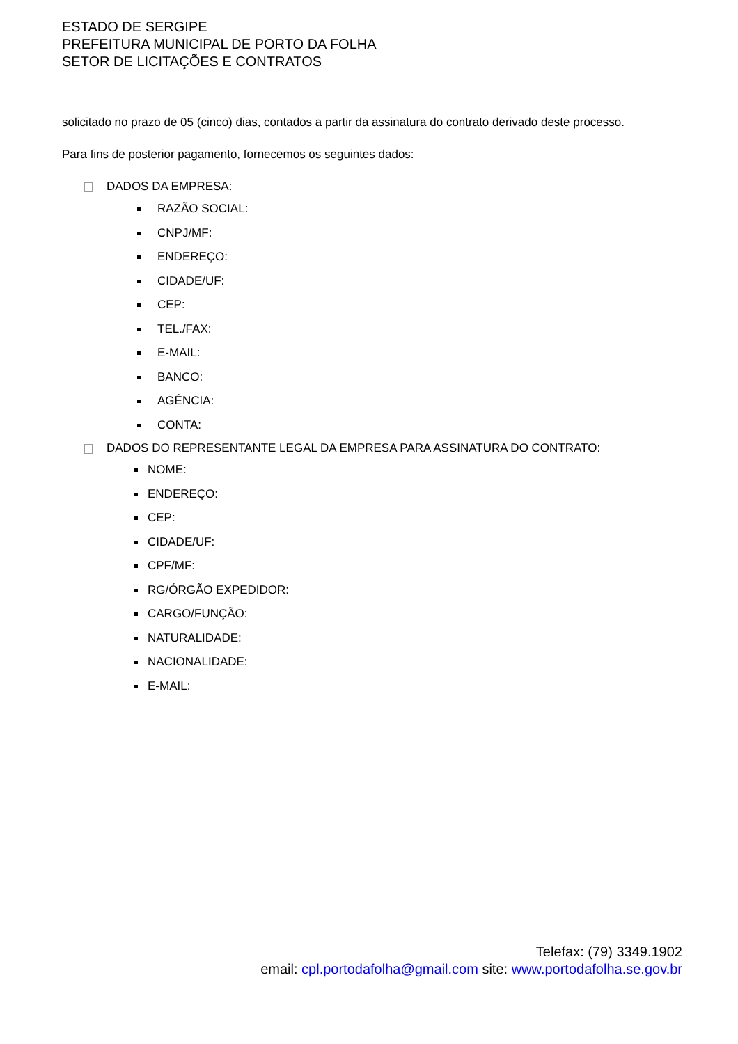ESTADO DE SERGIPE
PREFEITURA MUNICIPAL DE PORTO DA FOLHA
SETOR DE LICITAÇÕES E CONTRATOS
solicitado no prazo de 05 (cinco) dias, contados a partir da assinatura do contrato derivado deste processo.
Para fins de posterior pagamento, fornecemos os seguintes dados:
DADOS DA EMPRESA:
RAZÃO SOCIAL:
CNPJ/MF:
ENDEREÇO:
CIDADE/UF:
CEP:
TEL./FAX:
E-MAIL:
BANCO:
AGÊNCIA:
CONTA:
DADOS DO REPRESENTANTE LEGAL DA EMPRESA PARA ASSINATURA DO CONTRATO:
NOME:
ENDEREÇO:
CEP:
CIDADE/UF:
CPF/MF:
RG/ÓRGÃO EXPEDIDOR:
CARGO/FUNÇÃO:
NATURALIDADE:
NACIONALIDADE:
E-MAIL:
Telefax: (79) 3349.1902
email: cpl.portodafolha@gmail.com site: www.portodafolha.se.gov.br